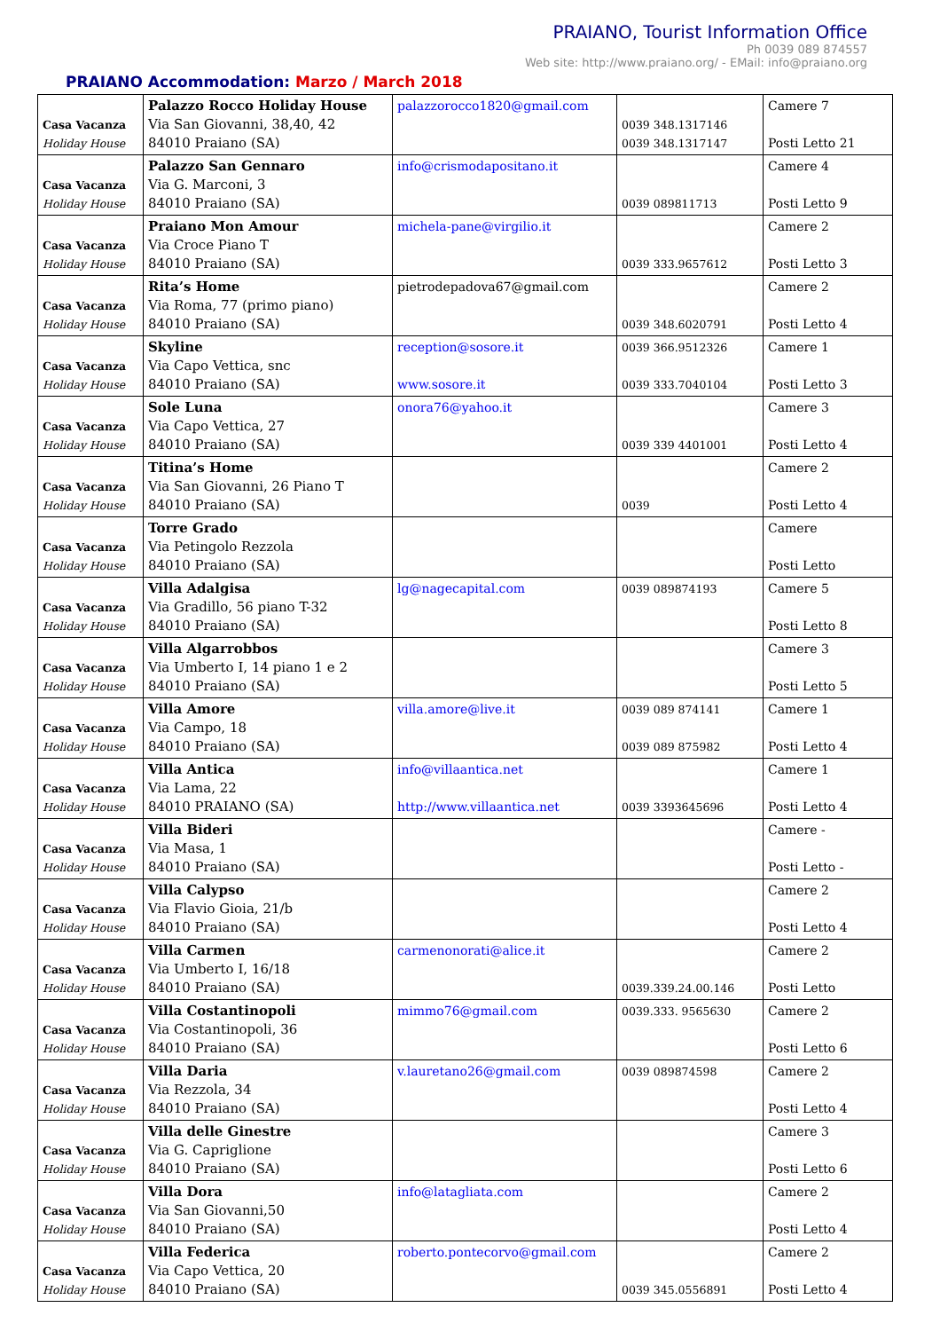PRAIANO, Tourist Information Office
Ph 0039 089 874557
Web site: http://www.praiano.org/ - EMail: info@praiano.org
PRAIANO Accommodation: Marzo / March 2018
| Casa Vacanza Holiday House | Palazzo Rocco Holiday House Via San Giovanni, 38,40, 42 84010 Praiano (SA) | palazzorocco1820@gmail.com | 0039 348.1317146 0039 348.1317147 | Camere 7 Posti Letto 21 |
| Casa Vacanza Holiday House | Palazzo San Gennaro Via G. Marconi, 3 84010 Praiano (SA) | info@crismodapositano.it | 0039 089811713 | Camere 4 Posti Letto 9 |
| Casa Vacanza Holiday House | Praiano Mon Amour Via Croce Piano T 84010 Praiano (SA) | michela-pane@virgilio.it | 0039 333.9657612 | Camere 2 Posti Letto 3 |
| Casa Vacanza Holiday House | Rita’s Home Via Roma, 77 (primo piano) 84010 Praiano (SA) | pietrodepadova67@gmail.com | 0039 348.6020791 | Camere 2 Posti Letto 4 |
| Casa Vacanza Holiday House | Skyline Via Capo Vettica, snc 84010 Praiano (SA) | reception@sosore.it www.sosore.it | 0039 366.9512326 0039 333.7040104 | Camere 1 Posti Letto 3 |
| Casa Vacanza Holiday House | Sole Luna Via Capo Vettica, 27 84010 Praiano (SA) | onora76@yahoo.it | 0039 339 4401001 | Camere 3 Posti Letto 4 |
| Casa Vacanza Holiday House | Titina’s Home Via San Giovanni, 26 Piano T 84010 Praiano (SA) | | 0039 | Camere 2 Posti Letto 4 |
| Casa Vacanza Holiday House | Torre Grado Via Petingolo Rezzola 84010 Praiano (SA) | | | Camere Posti Letto |
| Casa Vacanza Holiday House | Villa Adalgisa Via Gradillo, 56 piano T-32 84010 Praiano (SA) | lg@nagecapital.com | 0039 089874193 | Camere 5 Posti Letto 8 |
| Casa Vacanza Holiday House | Villa Algarrobbos Via Umberto I, 14 piano 1 e 2 84010 Praiano (SA) | | | Camere 3 Posti Letto 5 |
| Casa Vacanza Holiday House | Villa Amore Via Campo, 18 84010 Praiano (SA) | villa.amore@live.it | 0039 089 874141 0039 089 875982 | Camere 1 Posti Letto 4 |
| Casa Vacanza Holiday House | Villa Antica Via Lama, 22 84010 PRAIANO (SA) | info@villaantica.net http://www.villaantica.net | 0039 3393645696 | Camere 1 Posti Letto 4 |
| Casa Vacanza Holiday House | Villa Bideri Via Masa, 1 84010 Praiano (SA) | | | Camere - Posti Letto - |
| Casa Vacanza Holiday House | Villa Calypso Via Flavio Gioia, 21/b 84010 Praiano (SA) | | | Camere 2 Posti Letto 4 |
| Casa Vacanza Holiday House | Villa Carmen Via Umberto I, 16/18 84010 Praiano (SA) | carmenonorati@alice.it | 0039.339.24.00.146 | Camere 2 Posti Letto |
| Casa Vacanza Holiday House | Villa Costantinopoli Via Costantinopoli, 36 84010 Praiano (SA) | mimmo76@gmail.com | 0039.333. 9565630 | Camere 2 Posti Letto 6 |
| Casa Vacanza Holiday House | Villa Daria Via Rezzola, 34 84010 Praiano (SA) | v.lauretano26@gmail.com | 0039 089874598 | Camere 2 Posti Letto 4 |
| Casa Vacanza Holiday House | Villa delle Ginestre Via G. Capriglione 84010 Praiano (SA) | | | Camere 3 Posti Letto 6 |
| Casa Vacanza Holiday House | Villa Dora Via San Giovanni,50 84010 Praiano (SA) | info@latagliata.com | | Camere 2 Posti Letto 4 |
| Casa Vacanza Holiday House | Villa Federica Via Capo Vettica, 20 84010 Praiano (SA) | roberto.pontecorvo@gmail.com | 0039 345.0556891 | Camere 2 Posti Letto 4 |